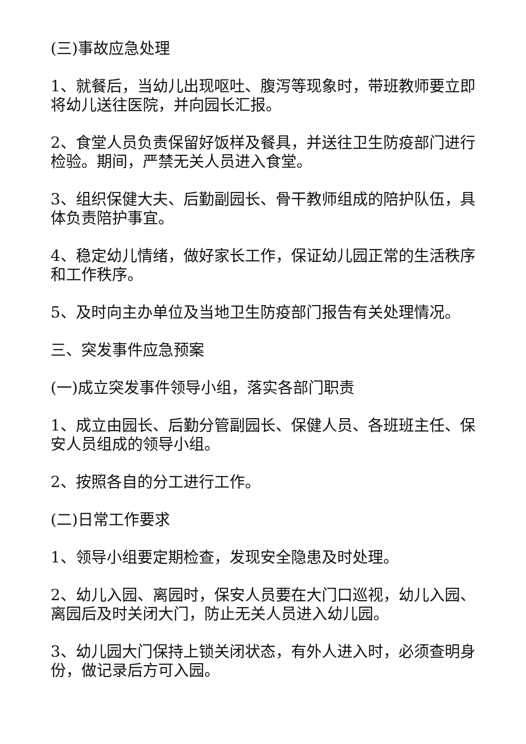(三)事故应急处理
1、就餐后，当幼儿出现呕吐、腹泻等现象时，带班教师要立即将幼儿送往医院，并向园长汇报。
2、食堂人员负责保留好饭样及餐具，并送往卫生防疫部门进行检验。期间，严禁无关人员进入食堂。
3、组织保健大夫、后勤副园长、骨干教师组成的陪护队伍，具体负责陪护事宜。
4、稳定幼儿情绪，做好家长工作，保证幼儿园正常的生活秩序和工作秩序。
5、及时向主办单位及当地卫生防疫部门报告有关处理情况。
三、突发事件应急预案
(一)成立突发事件领导小组，落实各部门职责
1、成立由园长、后勤分管副园长、保健人员、各班班主任、保安人员组成的领导小组。
2、按照各自的分工进行工作。
(二)日常工作要求
1、领导小组要定期检查，发现安全隐患及时处理。
2、幼儿入园、离园时，保安人员要在大门口巡视，幼儿入园、离园后及时关闭大门，防止无关人员进入幼儿园。
3、幼儿园大门保持上锁关闭状态，有外人进入时，必须查明身份，做记录后方可入园。